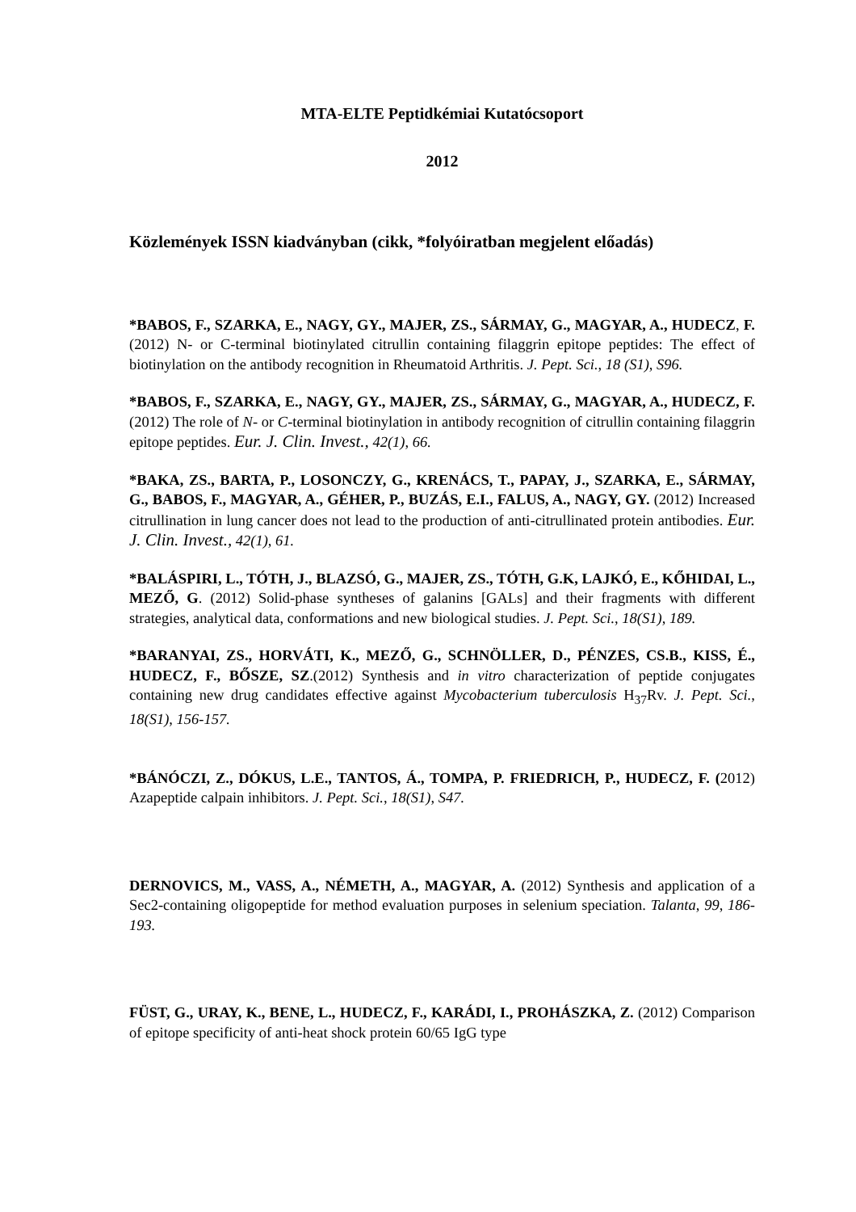MTA-ELTE Peptidkémiai Kutatócsoport
2012
Közlemények ISSN kiadványban (cikk, *folyóiratban megjelent előadás)
*BABOS, F., SZARKA, E., NAGY, GY., MAJER, ZS., SÁRMAY, G., MAGYAR, A., HUDECZ, F. (2012) N- or C-terminal biotinylated citrullin containing filaggrin epitope peptides: The effect of biotinylation on the antibody recognition in Rheumatoid Arthritis. J. Pept. Sci., 18 (S1), S96.
*BABOS, F., SZARKA, E., NAGY, GY., MAJER, ZS., SÁRMAY, G., MAGYAR, A., HUDECZ, F. (2012) The role of N- or C-terminal biotinylation in antibody recognition of citrullin containing filaggrin epitope peptides. Eur. J. Clin. Invest., 42(1), 66.
*BAKA, ZS., BARTA, P., LOSONCZY, G., KRENÁCS, T., PAPAY, J., SZARKA, E., SÁRMAY, G., BABOS, F., MAGYAR, A., GÉHER, P., BUZÁS, E.I., FALUS, A., NAGY, GY. (2012) Increased citrullination in lung cancer does not lead to the production of anti-citrullinated protein antibodies. Eur. J. Clin. Invest., 42(1), 61.
*BALÁSPIRI, L., TÓTH, J., BLAZSÓ, G., MAJER, ZS., TÓTH, G.K, LAJKÓ, E., KŐHIDAI, L., MEZŐ, G. (2012) Solid-phase syntheses of galanins [GALs] and their fragments with different strategies, analytical data, conformations and new biological studies. J. Pept. Sci., 18(S1), 189.
*BARANYAI, ZS., HORVÁTI, K., MEZŐ, G., SCHNÖLLER, D., PÉNZES, CS.B., KISS, É., HUDECZ, F., BŐSZE, SZ.(2012) Synthesis and in vitro characterization of peptide conjugates containing new drug candidates effective against Mycobacterium tuberculosis H<sub>37</sub>Rv. J. Pept. Sci., 18(S1), 156-157.
*BÁNÓCZI, Z., DÓKUS, L.E., TANTOS, Á., TOMPA, P. FRIEDRICH, P., HUDECZ, F. (2012) Azapeptide calpain inhibitors. J. Pept. Sci., 18(S1), S47.
DERNOVICS, M., VASS, A., NÉMETH, A., MAGYAR, A. (2012) Synthesis and application of a Sec2-containing oligopeptide for method evaluation purposes in selenium speciation. Talanta, 99, 186-193.
FÜST, G., URAY, K., BENE, L., HUDECZ, F., KARÁDI, I., PROHÁSZKA, Z. (2012) Comparison of epitope specificity of anti-heat shock protein 60/65 IgG type